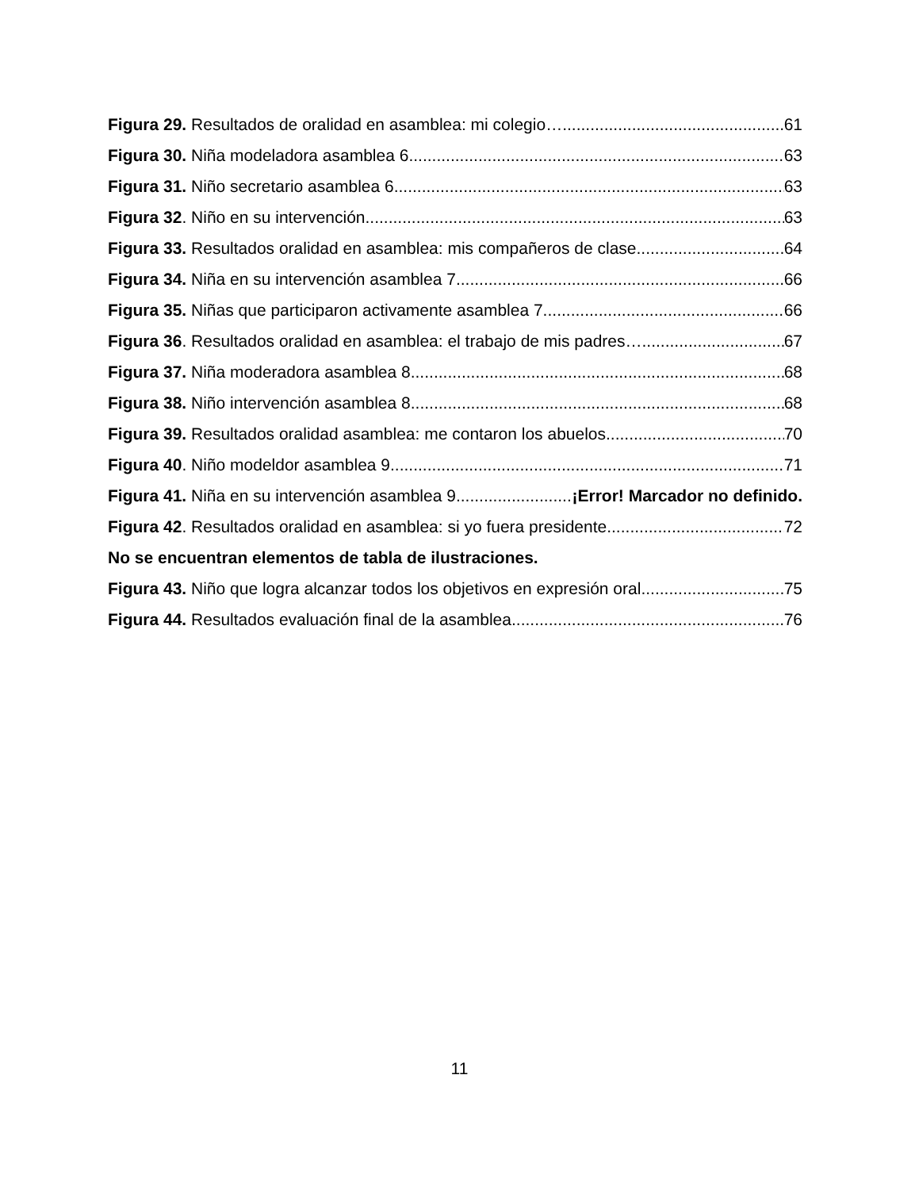Figura 29. Resultados de oralidad en asamblea: mi colegio… 61
Figura 30. Niña modeladora asamblea 6 63
Figura 31. Niño secretario asamblea 6. 63
Figura 32. Niño en su intervención. 63
Figura 33. Resultados oralidad en asamblea: mis compañeros de clase. 64
Figura 34. Niña en su intervención asamblea 7 66
Figura 35. Niñas que participaron activamente asamblea 7. 66
Figura 36. Resultados oralidad en asamblea: el trabajo de mis padres… 67
Figura 37. Niña moderadora asamblea 8 68
Figura 38. Niño intervención asamblea 8. 68
Figura 39. Resultados oralidad asamblea: me contaron los abuelos. 70
Figura 40. Niño modeldor asamblea 9 71
Figura 41. Niña en su intervención asamblea 9. ¡Error! Marcador no definido.
Figura 42. Resultados oralidad en asamblea: si yo fuera presidente 72
No se encuentran elementos de tabla de ilustraciones.
Figura 43. Niño que logra alcanzar todos los objetivos en expresión oral 75
Figura 44. Resultados evaluación final de la asamblea 76
11